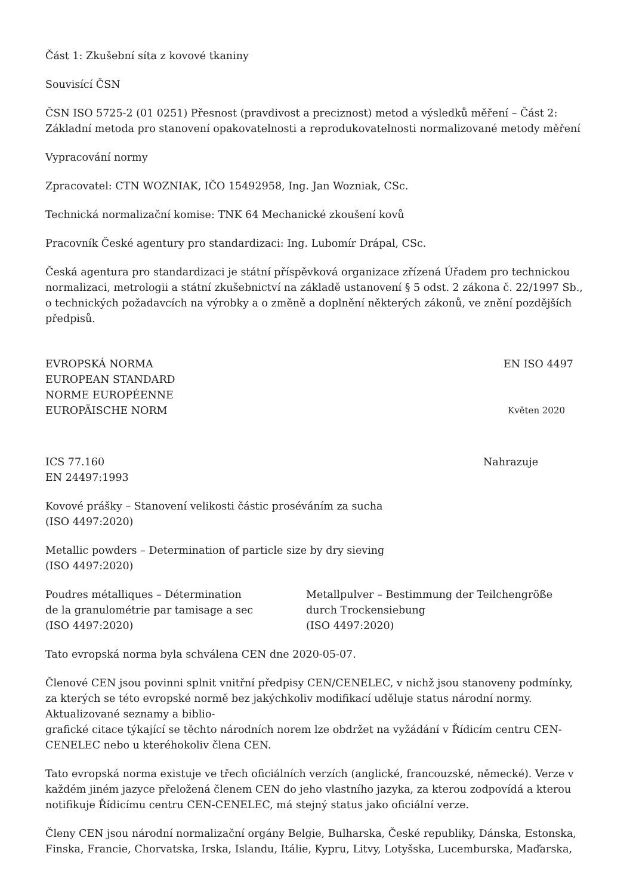Část 1: Zkušební síta z kovové tkaniny
Souvisící ČSN
ČSN ISO 5725-2 (01 0251) Přesnost (pravdivost a preciznost) metod a výsledků měření – Část 2: Základní metoda pro stanovení opakovatelnosti a reprodukovatelnosti normalizované metody měření
Vypracování normy
Zpracovatel: CTN WOZNIAK, IČO 15492958, Ing. Jan Wozniak, CSc.
Technická normalizační komise: TNK 64 Mechanické zkoušení kovů
Pracovník České agentury pro standardizaci: Ing. Lubomír Drápal, CSc.
Česká agentura pro standardizaci je státní příspěvková organizace zřízená Úřadem pro technickou normalizaci, metrologii a státní zkušebnictví na základě ustanovení § 5 odst. 2 zákona č. 22/1997 Sb., o technických požadavcích na výrobky a o změně a doplnění některých zákonů, ve znění pozdějších předpisů.
EVROPSKÁ NORMA EN ISO 4497
EUROPEAN STANDARD
NORME EUROPÉENNE
EUROPÄISCHE NORM Květen 2020
ICS 77.160 Nahrazuje
EN 24497:1993
Kovové prášky – Stanovení velikosti částic proséváním za sucha
(ISO 4497:2020)
Metallic powders – Determination of particle size by dry sieving
(ISO 4497:2020)
Poudres métalliques – Détermination
de la granulométrie par tamisage a sec
(ISO 4497:2020)
Metallpulver – Bestimmung der Teilchengröße
durch Trockensiebung
(ISO 4497:2020)
Tato evropská norma byla schválena CEN dne 2020-05-07.
Členové CEN jsou povinni splnit vnitřní předpisy CEN/CENELEC, v nichž jsou stanoveny podmínky, za kterých se této evropské normě bez jakýchkoliv modifikací uděluje status národní normy. Aktualizované seznamy a biblio-
grafické citace týkající se těchto národních norem lze obdržet na vyžádání v Řídicím centru CEN-CENELEC nebo u kteréhokoliv člena CEN.
Tato evropská norma existuje ve třech oficiálních verzích (anglické, francouzské, německé). Verze v každém jiném jazyce přeložená členem CEN do jeho vlastního jazyka, za kterou zodpovídá a kterou notifikuje Řídicímu centru CEN-CENELEC, má stejný status jako oficiální verze.
Členy CEN jsou národní normalizační orgány Belgie, Bulharska, České republiky, Dánska, Estonska, Finska, Francie, Chorvatska, Irska, Islandu, Itálie, Kypru, Litvy, Lotyšska, Lucemburska, Maďarska,